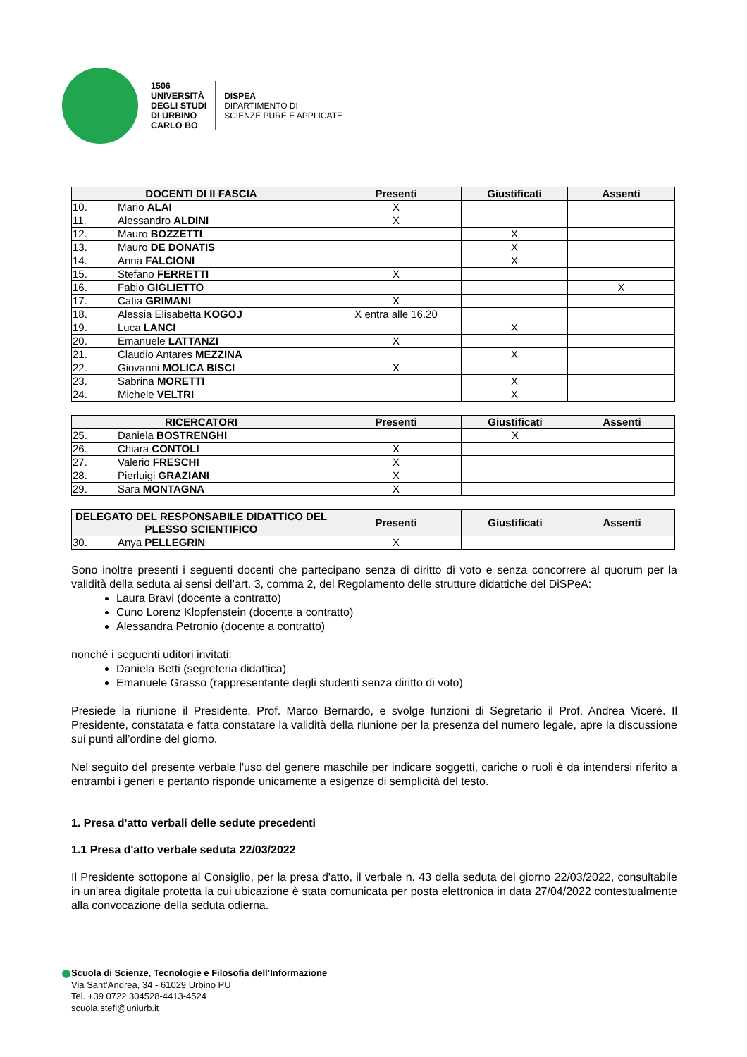1506
UNIVERSITÀ
DEGLI STUDI
DI URBINO
CARLO BO
DISPEA
DIPARTIMENTO DI
SCIENZE PURE E APPLICATE
| DOCENTI DI II FASCIA | Presenti | Giustificati | Assenti |
| --- | --- | --- | --- |
| 10. Mario ALAI | X | | |
| 11. Alessandro ALDINI | X | | |
| 12. Mauro BOZZETTI | | X | |
| 13. Mauro DE DONATIS | | X | |
| 14. Anna FALCIONI | | X | |
| 15. Stefano FERRETTI | X | | |
| 16. Fabio GIGLIETTO | | | X |
| 17. Catia GRIMANI | X | | |
| 18. Alessia Elisabetta KOGOJ | X entra alle 16.20 | | |
| 19. Luca LANCI | | X | |
| 20. Emanuele LATTANZI | X | | |
| 21. Claudio Antares MEZZINA | | X | |
| 22. Giovanni MOLICA BISCI | X | | |
| 23. Sabrina MORETTI | | X | |
| 24. Michele VELTRI | | X | |
| RICERCATORI | Presenti | Giustificati | Assenti |
| --- | --- | --- | --- |
| 25. Daniela BOSTRENGHI | | X | |
| 26. Chiara CONTOLI | X | | |
| 27. Valerio FRESCHI | X | | |
| 28. Pierluigi GRAZIANI | X | | |
| 29. Sara MONTAGNA | X | | |
| DELEGATO DEL RESPONSABILE DIDATTICO DEL PLESSO SCIENTIFICO | Presenti | Giustificati | Assenti |
| --- | --- | --- | --- |
| 30. Anya PELLEGRIN | X | | |
Sono inoltre presenti i seguenti docenti che partecipano senza di diritto di voto e senza concorrere al quorum per la validità della seduta ai sensi dell’art. 3, comma 2, del Regolamento delle strutture didattiche del DiSPeA:
Laura Bravi (docente a contratto)
Cuno Lorenz Klopfenstein (docente a contratto)
Alessandra Petronio (docente a contratto)
nonché i seguenti uditori invitati:
Daniela Betti (segreteria didattica)
Emanuele Grasso (rappresentante degli studenti senza diritto di voto)
Presiede la riunione il Presidente, Prof. Marco Bernardo, e svolge funzioni di Segretario il Prof. Andrea Viceré. Il Presidente, constatata e fatta constatare la validità della riunione per la presenza del numero legale, apre la discussione sui punti all’ordine del giorno.
Nel seguito del presente verbale l'uso del genere maschile per indicare soggetti, cariche o ruoli è da intendersi riferito a entrambi i generi e pertanto risponde unicamente a esigenze di semplicità del testo.
1. Presa d'atto verbali delle sedute precedenti
1.1 Presa d'atto verbale seduta 22/03/2022
Il Presidente sottopone al Consiglio, per la presa d'atto, il verbale n. 43 della seduta del giorno 22/03/2022, consultabile in un'area digitale protetta la cui ubicazione è stata comunicata per posta elettronica in data 27/04/2022 contestualmente alla convocazione della seduta odierna.
Scuola di Scienze, Tecnologie e Filosofia dell’Informazione
Via Sant’Andrea, 34 - 61029 Urbino PU
Tel. +39 0722 304528-4413-4524
scuola.stefi@uniurb.it